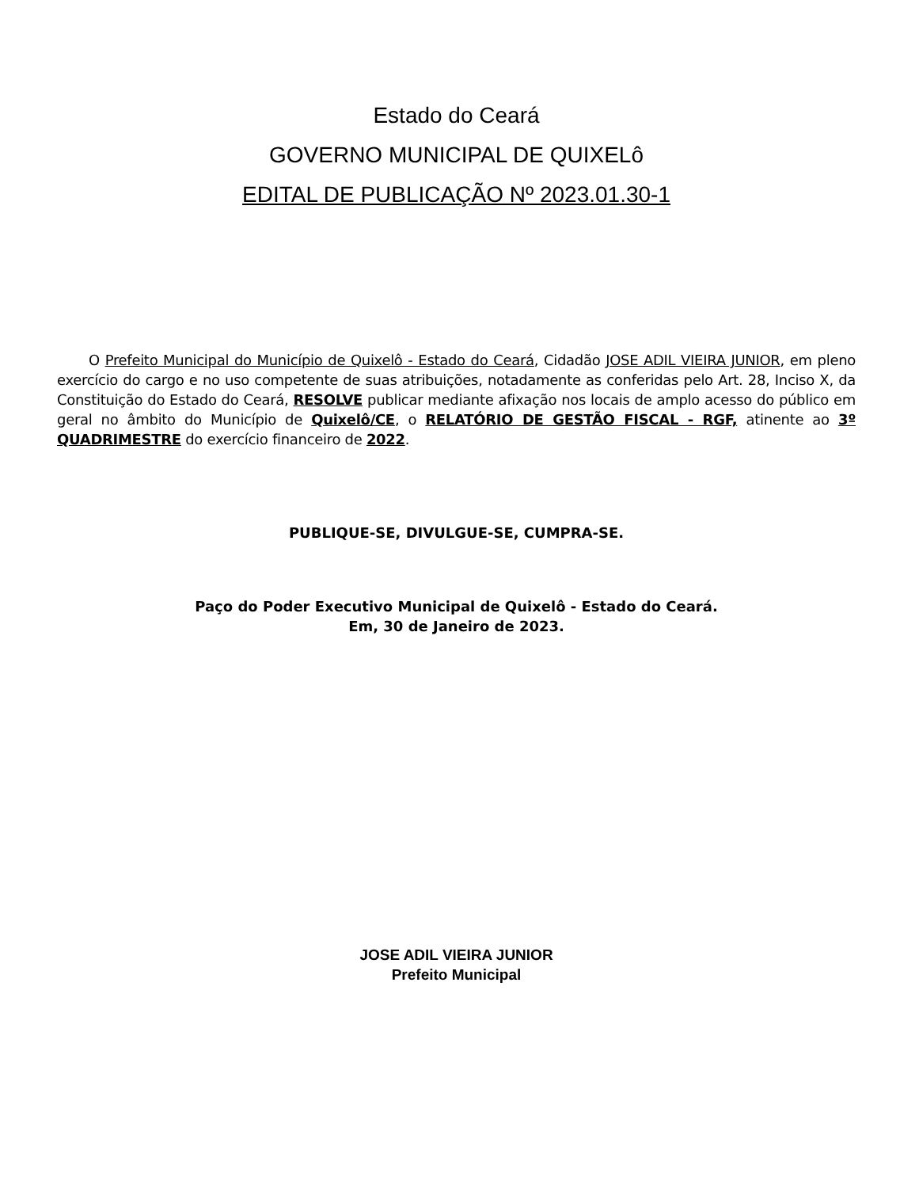Estado do Ceará
GOVERNO MUNICIPAL DE QUIXELô
EDITAL DE PUBLICAÇÃO Nº 2023.01.30-1
O Prefeito Municipal do Município de Quixelô - Estado do Ceará, Cidadão JOSE ADIL VIEIRA JUNIOR, em pleno exercício do cargo e no uso competente de suas atribuições, notadamente as conferidas pelo Art. 28, Inciso X, da Constituição do Estado do Ceará, RESOLVE publicar mediante afixação nos locais de amplo acesso do público em geral no âmbito do Município de Quixelô/CE, o RELATÓRIO DE GESTÃO FISCAL - RGF, atinente ao 3º QUADRIMESTRE do exercício financeiro de 2022.
PUBLIQUE-SE, DIVULGUE-SE, CUMPRA-SE.
Paço do Poder Executivo Municipal de Quixelô - Estado do Ceará.
Em, 30 de Janeiro de 2023.
JOSE ADIL VIEIRA JUNIOR
Prefeito Municipal